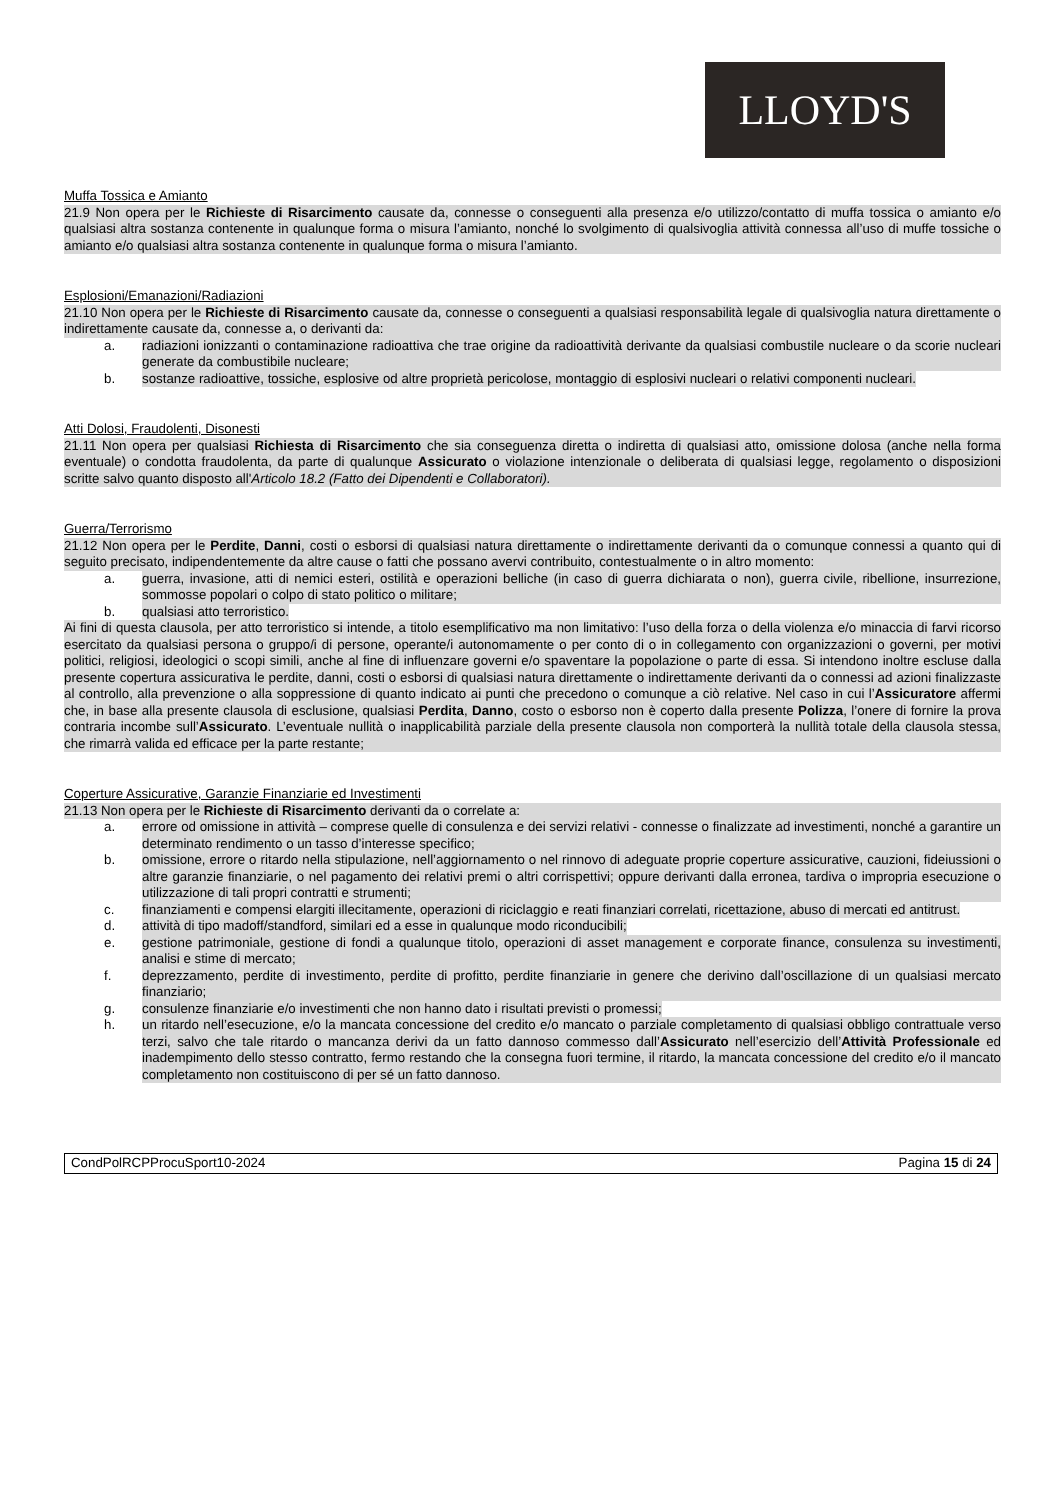LLOYD'S
Muffa Tossica e Amianto
21.9 Non opera per le Richieste di Risarcimento causate da, connesse o conseguenti alla presenza e/o utilizzo/contatto di muffa tossica o amianto e/o qualsiasi altra sostanza contenente in qualunque forma o misura l’amianto, nonché lo svolgimento di qualsivoglia attività connessa all’uso di muffe tossiche o amianto e/o qualsiasi altra sostanza contenente in qualunque forma o misura l’amianto.
Esplosioni/Emanazioni/Radiazioni
21.10 Non opera per le Richieste di Risarcimento causate da, connesse o conseguenti a qualsiasi responsabilità legale di qualsivoglia natura direttamente o indirettamente causate da, connesse a, o derivanti da:
a. radiazioni ionizzanti o contaminazione radioattiva che trae origine da radioattività derivante da qualsiasi combustile nucleare o da scorie nucleari generate da combustibile nucleare;
b. sostanze radioattive, tossiche, esplosive od altre proprietà pericolose, montaggio di esplosivi nucleari o relativi componenti nucleari.
Atti Dolosi, Fraudolenti, Disonesti
21.11 Non opera per qualsiasi Richiesta di Risarcimento che sia conseguenza diretta o indiretta di qualsiasi atto, omissione dolosa (anche nella forma eventuale) o condotta fraudolenta, da parte di qualunque Assicurato o violazione intenzionale o deliberata di qualsiasi legge, regolamento o disposizioni scritte salvo quanto disposto all'Articolo 18.2 (Fatto dei Dipendenti e Collaboratori).
Guerra/Terrorismo
21.12 Non opera per le Perdite, Danni, costi o esborsi di qualsiasi natura direttamente o indirettamente derivanti da o comunque connessi a quanto qui di seguito precisato, indipendentemente da altre cause o fatti che possano avervi contribuito, contestualmente o in altro momento:
a. guerra, invasione, atti di nemici esteri, ostilità e operazioni belliche (in caso di guerra dichiarata o non), guerra civile, ribellione, insurrezione, sommosse popolari o colpo di stato politico o militare;
b. qualsiasi atto terroristico.
Ai fini di questa clausola, per atto terroristico si intende, a titolo esemplificativo ma non limitativo: l’uso della forza o della violenza e/o minaccia di farvi ricorso esercitato da qualsiasi persona o gruppo/i di persone, operante/i autonomamente o per conto di o in collegamento con organizzazioni o governi, per motivi politici, religiosi, ideologici o scopi simili, anche al fine di influenzare governi e/o spaventare la popolazione o parte di essa. Si intendono inoltre escluse dalla presente copertura assicurativa le perdite, danni, costi o esborsi di qualsiasi natura direttamente o indirettamente derivanti da o connessi ad azioni finalizzaste al controllo, alla prevenzione o alla soppressione di quanto indicato ai punti che precedono o comunque a ciò relative. Nel caso in cui l’Assicuratore affermi che, in base alla presente clausola di esclusione, qualsiasi Perdita, Danno, costo o esborso non è coperto dalla presente Polizza, l’onere di fornire la prova contraria incombe sull’Assicurato. L’eventuale nullità o inapplicabilità parziale della presente clausola non comporterà la nullità totale della clausola stessa, che rimarrà valida ed efficace per la parte restante;
Coperture Assicurative, Garanzie Finanziarie ed Investimenti
21.13 Non opera per le Richieste di Risarcimento derivanti da o correlate a:
a. errore od omissione in attività – comprese quelle di consulenza e dei servizi relativi - connesse o finalizzate ad investimenti, nonché a garantire un determinato rendimento o un tasso d’interesse specifico;
b. omissione, errore o ritardo nella stipulazione, nell’aggiornamento o nel rinnovo di adeguate proprie coperture assicurative, cauzioni, fideiussioni o altre garanzie finanziarie, o nel pagamento dei relativi premi o altri corrispettivi; oppure derivanti dalla erronea, tardiva o impropria esecuzione o utilizzazione di tali propri contratti e strumenti;
c. finanziamenti e compensi elargiti illecitamente, operazioni di riciclaggio e reati finanziari correlati, ricettazione, abuso di mercati ed antitrust.
d. attività di tipo madoff/standford, similari ed a esse in qualunque modo riconducibili;
e. gestione patrimoniale, gestione di fondi a qualunque titolo, operazioni di asset management e corporate finance, consulenza su investimenti, analisi e stime di mercato;
f. deprezzamento, perdite di investimento, perdite di profitto, perdite finanziarie in genere che derivino dall’oscillazione di un qualsiasi mercato finanziario;
g. consulenze finanziarie e/o investimenti che non hanno dato i risultati previsti o promessi;
h. un ritardo nell’esecuzione, e/o la mancata concessione del credito e/o mancato o parziale completamento di qualsiasi obbligo contrattuale verso terzi, salvo che tale ritardo o mancanza derivi da un fatto dannoso commesso dall’Assicurato nell’esercizio dell’Attività Professionale ed inadempimento dello stesso contratto, fermo restando che la consegna fuori termine, il ritardo, la mancata concessione del credito e/o il mancato completamento non costituiscono di per sé un fatto dannoso.
CondPolRCPProcuSport10-2024 Pagina 15 di 24